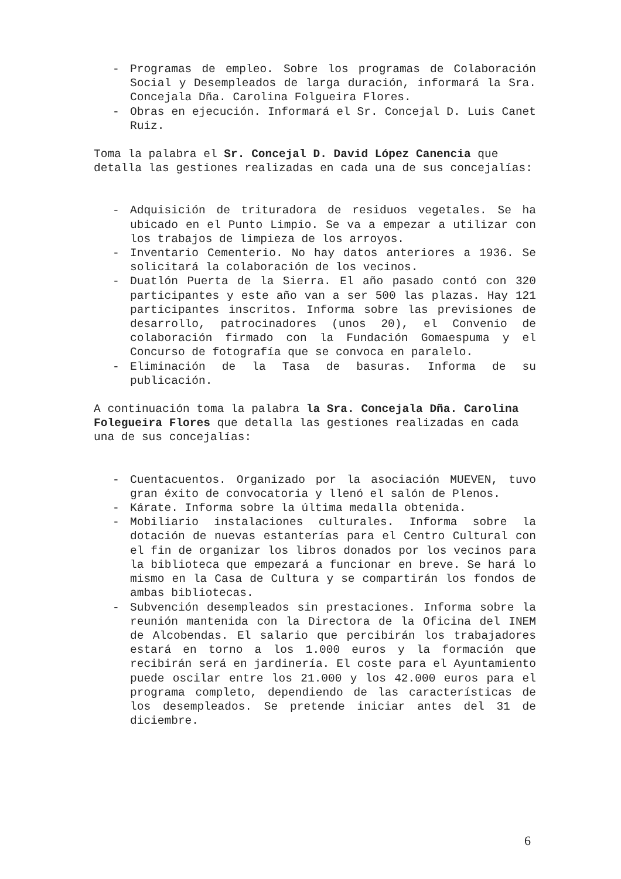- Programas de empleo. Sobre los programas de Colaboración Social y Desempleados de larga duración, informará la Sra. Concejala Dña. Carolina Folgueira Flores.
- Obras en ejecución. Informará el Sr. Concejal D. Luis Canet Ruiz.
Toma la palabra el Sr. Concejal D. David López Canencia que detalla las gestiones realizadas en cada una de sus concejalías:
- Adquisición de trituradora de residuos vegetales. Se ha ubicado en el Punto Limpio. Se va a empezar a utilizar con los trabajos de limpieza de los arroyos.
- Inventario Cementerio. No hay datos anteriores a 1936. Se solicitará la colaboración de los vecinos.
- Duatlón Puerta de la Sierra. El año pasado contó con 320 participantes y este año van a ser 500 las plazas. Hay 121 participantes inscritos. Informa sobre las previsiones de desarrollo, patrocinadores (unos 20), el Convenio de colaboración firmado con la Fundación Gomaespuma y el Concurso de fotografía que se convoca en paralelo.
- Eliminación de la Tasa de basuras. Informa de su publicación.
A continuación toma la palabra la Sra. Concejala Dña. Carolina Folegueira Flores que detalla las gestiones realizadas en cada una de sus concejalías:
- Cuentacuentos. Organizado por la asociación MUEVEN, tuvo gran éxito de convocatoria y llenó el salón de Plenos.
- Kárate. Informa sobre la última medalla obtenida.
- Mobiliario instalaciones culturales. Informa sobre la dotación de nuevas estanterías para el Centro Cultural con el fin de organizar los libros donados por los vecinos para la biblioteca que empezará a funcionar en breve. Se hará lo mismo en la Casa de Cultura y se compartirán los fondos de ambas bibliotecas.
- Subvención desempleados sin prestaciones. Informa sobre la reunión mantenida con la Directora de la Oficina del INEM de Alcobendas. El salario que percibirán los trabajadores estará en torno a los 1.000 euros y la formación que recibirán será en jardinería. El coste para el Ayuntamiento puede oscilar entre los 21.000 y los 42.000 euros para el programa completo, dependiendo de las características de los desempleados. Se pretende iniciar antes del 31 de diciembre.
6